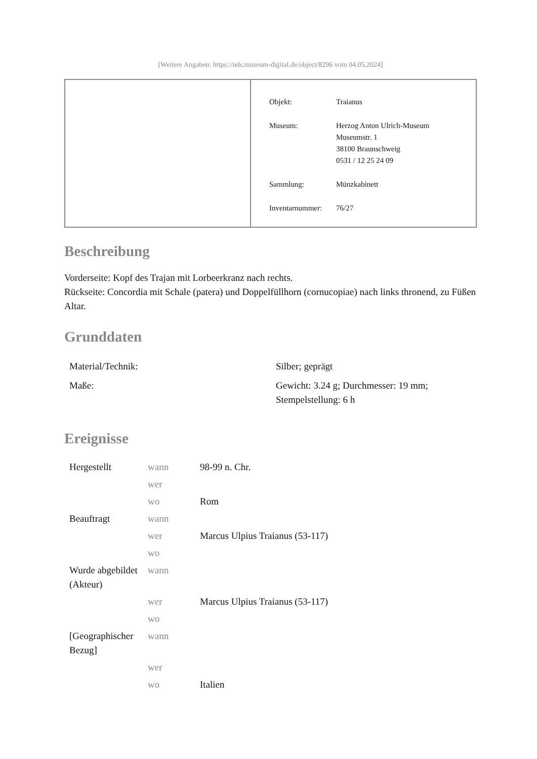[Weitere Angaben: https://nds.museum-digital.de/object/8296 vom 04.05.2024]
| Objekt: | Traianus |
| Museum: | Herzog Anton Ulrich-Museum Museumstr. 1 38100 Braunschweig 0531 / 12 25 24 09 |
| Sammlung: | Münzkabinett |
| Inventarnummer: | 76/27 |
Beschreibung
Vorderseite: Kopf des Trajan mit Lorbeerkranz nach rechts.
Rückseite: Concordia mit Schale (patera) und Doppelfüllhorn (cornucopiae) nach links thronend, zu Füßen Altar.
Grunddaten
| Material/Technik: | Silber; geprägt |
| Maße: | Gewicht: 3.24 g; Durchmesser: 19 mm; Stempelstellung: 6 h |
Ereignisse
| Hergestellt | wann | 98-99 n. Chr. |
| | wer | |
| | wo | Rom |
| Beauftragt | wann | |
| | wer | Marcus Ulpius Traianus (53-117) |
| | wo | |
| Wurde abgebildet (Akteur) | wann | |
| | wer | Marcus Ulpius Traianus (53-117) |
| | wo | |
| [Geographischer Bezug] | wann | |
| | wer | |
| | wo | Italien |